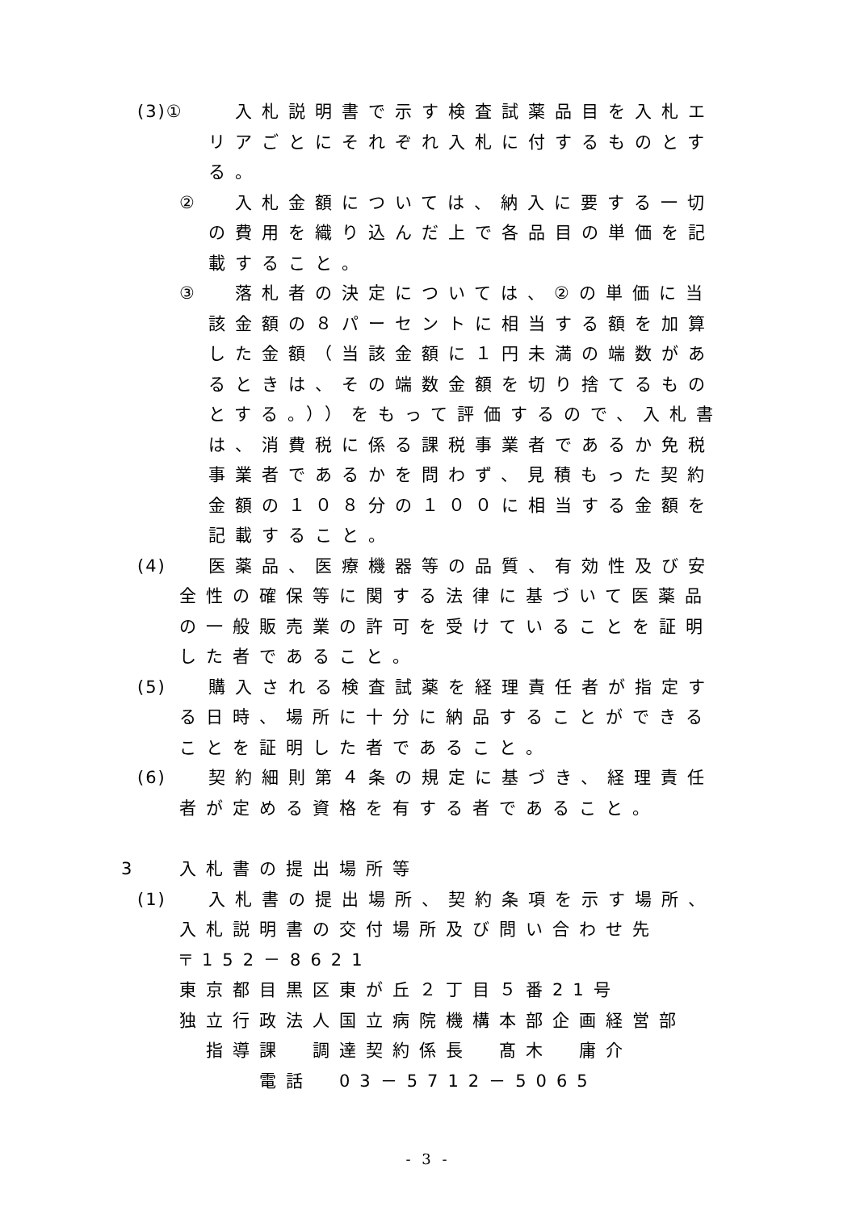(3)①
　入札説明書で示す検査試薬品目を入札エリアごとにそれぞれ入札に付するものとする。
② 　入札金額については、納入に要する一切の費用を織り込んだ上で各品目の単価を記載すること。
③ 　落札者の決定については、②の単価に当該金額の８パーセントに相当する額を加算した金額（当該金額に１円未満の端数があるときは、その端数金額を切り捨てるものとする。））をもって評価するので、入札書は、消費税に係る課税事業者であるか免税事業者であるかを問わず、見積もった契約金額の１０８分の１００に相当する金額を記載すること。
(4) 医薬品、医療機器等の品質、有効性及び安
全性の確保等に関する法律に基づいて医薬品の一般販売業の許可を受けていることを証明した者であること。
(5) 購入される検査試薬を経理責任者が指定す
る日時、場所に十分に納品することができることを証明した者であること。
(6) 契約細則第４条の規定に基づき、経理責任
者が定める資格を有する者であること。
3 入札書の提出場所等
(1) 入札書の提出場所、契約条項を示す場所、
入札説明書の交付場所及び問い合わせ先
〒152－8621
東京都目黒区東が丘２丁目５番21号
独立行政法人国立病院機構本部企画経営部
　指導課　調達契約係長　髙木　庸介
　　　電話　03－5712－5065
- 3 -